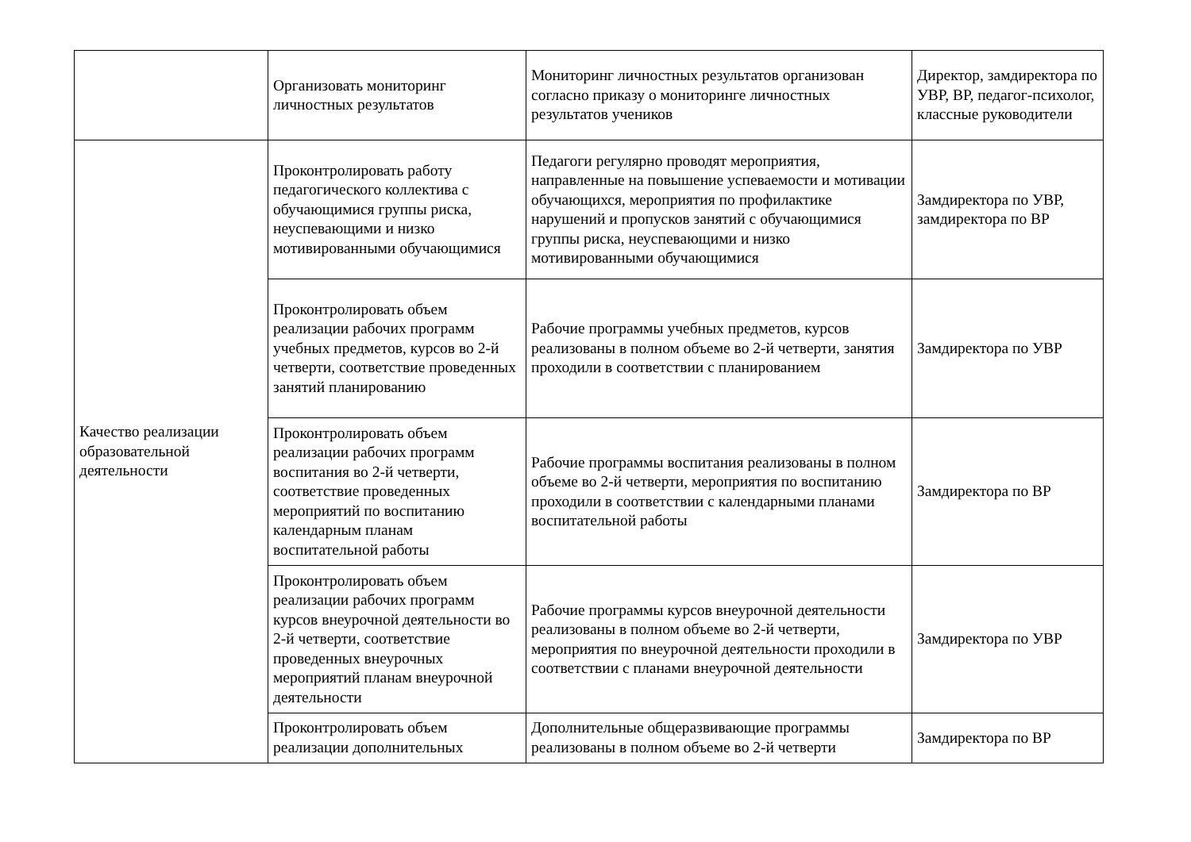| | Организовать мониторинг личностных результатов | Мониторинг личностных результатов организован согласно приказу о мониторинге личностных результатов учеников | Директор, замдиректора по УВР, ВР, педагог-психолог, классные руководители |
| Качество реализации образовательной деятельности | Проконтролировать работу педагогического коллектива с обучающимися группы риска, неуспевающими и низко мотивированными обучающимися | Педагоги регулярно проводят мероприятия, направленные на повышение успеваемости и мотивации обучающихся, мероприятия по профилактике нарушений и пропусков занятий с обучающимися группы риска, неуспевающими и низко мотивированными обучающимися | Замдиректора по УВР, замдиректора по ВР |
| | Проконтролировать объем реализации рабочих программ учебных предметов, курсов во 2-й четверти, соответствие проведенных занятий планированию | Рабочие программы учебных предметов, курсов реализованы в полном объеме во 2-й четверти, занятия проходили в соответствии с планированием | Замдиректора по УВР |
| | Проконтролировать объем реализации рабочих программ воспитания во 2-й четверти, соответствие проведенных мероприятий по воспитанию календарным планам воспитательной работы | Рабочие программы воспитания реализованы в полном объеме во 2-й четверти, мероприятия по воспитанию проходили в соответствии с календарными планами воспитательной работы | Замдиректора по ВР |
| | Проконтролировать объем реализации рабочих программ курсов внеурочной деятельности во 2-й четверти, соответствие проведенных внеурочных мероприятий планам внеурочной деятельности | Рабочие программы курсов внеурочной деятельности реализованы в полном объеме во 2-й четверти, мероприятия по внеурочной деятельности проходили в соответствии с планами внеурочной деятельности | Замдиректора по УВР |
| | Проконтролировать объем реализации дополнительных | Дополнительные общеразвивающие программы реализованы в полном объеме во 2-й четверти | Замдиректора по ВР |